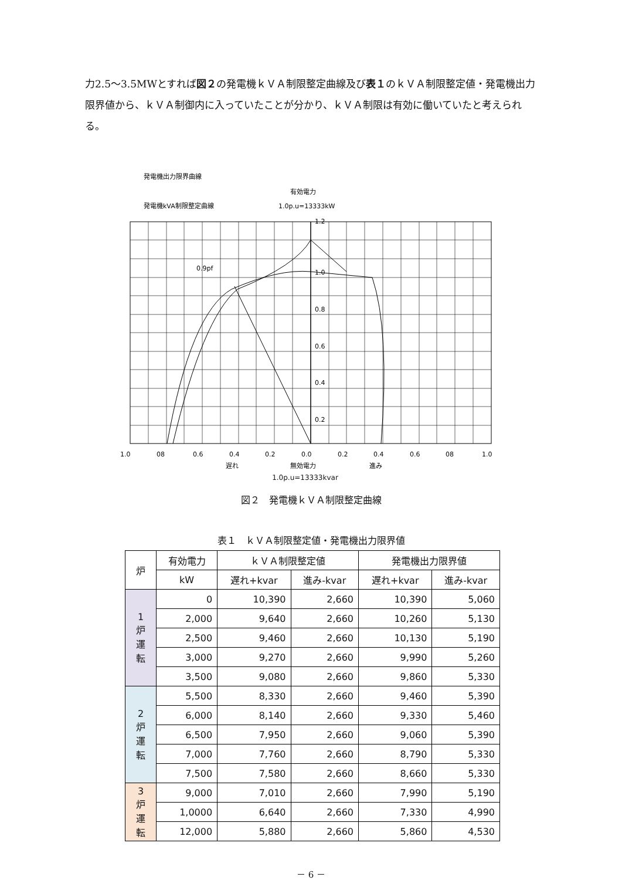力2.5～3.5MWとすれば図２の発電機ｋＶＡ制限整定曲線及び表１のｋＶＡ制限整定値・発電機出力限界値から、ｋＶＡ制御内に入っていたことが分かり、ｋＶＡ制限は有効に働いていたと考えられる。
発電機出力限界曲線
発電機kVA制限整定曲線
有効電力
1.0p.u=13333kW
0.9pf
1.2
1.0
0.8
0.6
0.4
0.2
1.0
08
0.6
0.4
0.2
0.0
0.2
0.4
0.6
08
1.0
遅れ
無効電力
進み
1.0p.u=13333kvar
図２　発電機ｋＶＡ制限整定曲線
表１　ｋＶＡ制限整定値・発電機出力限界値
| 炉 | 有効電力 | ｋＶＡ制限整定値 | | 発電機出力限界値 | |
| --- | --- | --- | --- | --- | --- |
| | kW | 遅れ+kvar | 進み-kvar | 遅れ+kvar | 進み-kvar |
| 1 炉 運 転 | 0 | 10,390 | 2,660 | 10,390 | 5,060 |
| | 2,000 | 9,640 | 2,660 | 10,260 | 5,130 |
| | 2,500 | 9,460 | 2,660 | 10,130 | 5,190 |
| | 3,000 | 9,270 | 2,660 | 9,990 | 5,260 |
| | 3,500 | 9,080 | 2,660 | 9,860 | 5,330 |
| 2 炉 運 転 | 5,500 | 8,330 | 2,660 | 9,460 | 5,390 |
| | 6,000 | 8,140 | 2,660 | 9,330 | 5,460 |
| | 6,500 | 7,950 | 2,660 | 9,060 | 5,390 |
| | 7,000 | 7,760 | 2,660 | 8,790 | 5,330 |
| | 7,500 | 7,580 | 2,660 | 8,660 | 5,330 |
| 3 炉 運 転 | 9,000 | 7,010 | 2,660 | 7,990 | 5,190 |
| | 1,0000 | 6,640 | 2,660 | 7,330 | 4,990 |
| | 12,000 | 5,880 | 2,660 | 5,860 | 4,530 |
－ 6 －